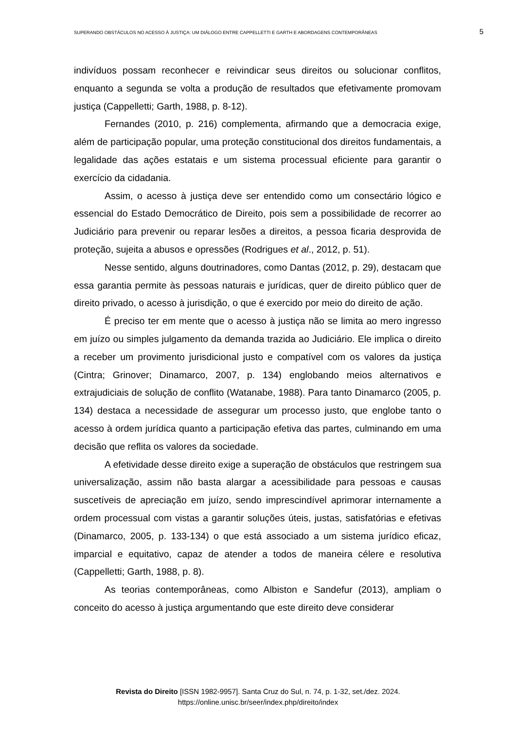SUPERANDO OBSTÁCULOS NO ACESSO À JUSTIÇA: UM DIÁLOGO ENTRE CAPPELLETTI E GARTH E ABORDAGENS CONTEMPORÂNEAS 5
indivíduos possam reconhecer e reivindicar seus direitos ou solucionar conflitos, enquanto a segunda se volta a produção de resultados que efetivamente promovam justiça (Cappelletti; Garth, 1988, p. 8-12).
Fernandes (2010, p. 216) complementa, afirmando que a democracia exige, além de participação popular, uma proteção constitucional dos direitos fundamentais, a legalidade das ações estatais e um sistema processual eficiente para garantir o exercício da cidadania.
Assim, o acesso à justiça deve ser entendido como um consectário lógico e essencial do Estado Democrático de Direito, pois sem a possibilidade de recorrer ao Judiciário para prevenir ou reparar lesões a direitos, a pessoa ficaria desprovida de proteção, sujeita a abusos e opressões (Rodrigues et al., 2012, p. 51).
Nesse sentido, alguns doutrinadores, como Dantas (2012, p. 29), destacam que essa garantia permite às pessoas naturais e jurídicas, quer de direito público quer de direito privado, o acesso à jurisdição, o que é exercido por meio do direito de ação.
É preciso ter em mente que o acesso à justiça não se limita ao mero ingresso em juízo ou simples julgamento da demanda trazida ao Judiciário. Ele implica o direito a receber um provimento jurisdicional justo e compatível com os valores da justiça (Cintra; Grinover; Dinamarco, 2007, p. 134) englobando meios alternativos e extrajudiciais de solução de conflito (Watanabe, 1988). Para tanto Dinamarco (2005, p. 134) destaca a necessidade de assegurar um processo justo, que englobe tanto o acesso à ordem jurídica quanto a participação efetiva das partes, culminando em uma decisão que reflita os valores da sociedade.
A efetividade desse direito exige a superação de obstáculos que restringem sua universalização, assim não basta alargar a acessibilidade para pessoas e causas suscetíveis de apreciação em juízo, sendo imprescindível aprimorar internamente a ordem processual com vistas a garantir soluções úteis, justas, satisfatórias e efetivas (Dinamarco, 2005, p. 133-134) o que está associado a um sistema jurídico eficaz, imparcial e equitativo, capaz de atender a todos de maneira célere e resolutiva (Cappelletti; Garth, 1988, p. 8).
As teorias contemporâneas, como Albiston e Sandefur (2013), ampliam o conceito do acesso à justiça argumentando que este direito deve considerar
Revista do Direito [ISSN 1982-9957]. Santa Cruz do Sul, n. 74, p. 1-32, set./dez. 2024.
https://online.unisc.br/seer/index.php/direito/index